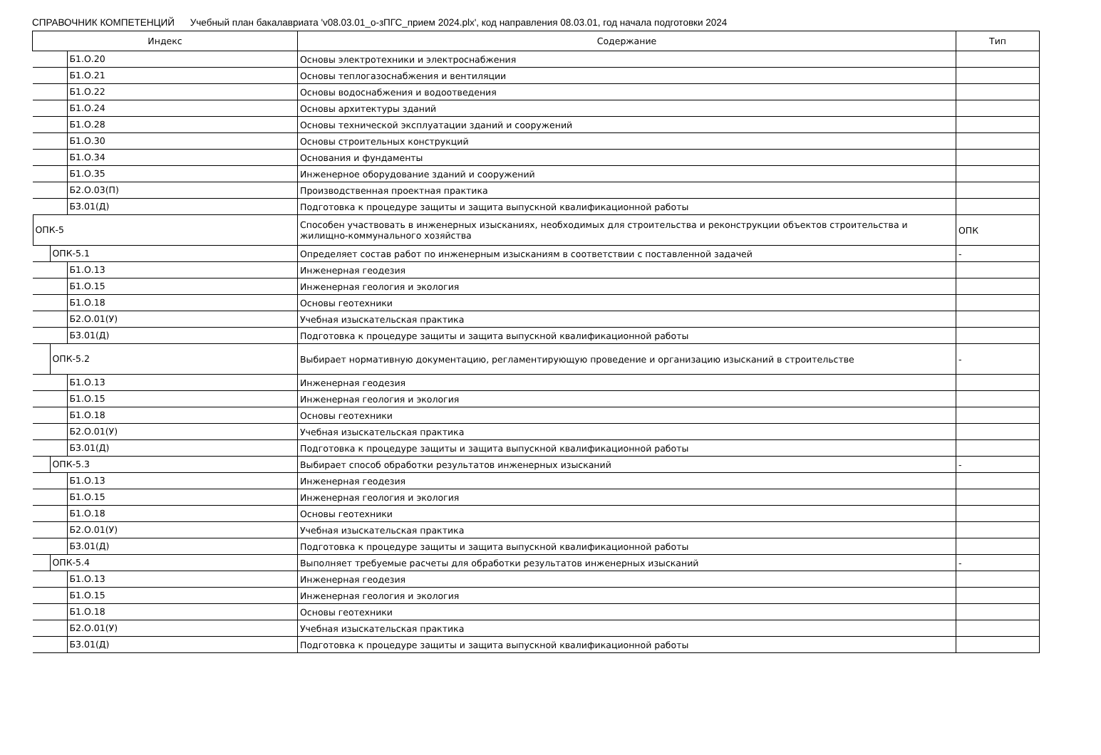СПРАВОЧНИК КОМПЕТЕНЦИЙ Учебный план бакалавриата 'v08.03.01_о-зПГС_прием 2024.plx', код направления 08.03.01, год начала подготовки 2024
| Индекс | Содержание | Тип |
| --- | --- | --- |
| Б1.О.20 | Основы электротехники и электроснабжения | |
| Б1.О.21 | Основы теплогазоснабжения и вентиляции | |
| Б1.О.22 | Основы водоснабжения и водоотведения | |
| Б1.О.24 | Основы архитектуры зданий | |
| Б1.О.28 | Основы технической эксплуатации зданий и сооружений | |
| Б1.О.30 | Основы строительных конструкций | |
| Б1.О.34 | Основания и фундаменты | |
| Б1.О.35 | Инженерное оборудование зданий и сооружений | |
| Б2.О.03(П) | Производственная проектная практика | |
| Б3.01(Д) | Подготовка к процедуре защиты и защита выпускной квалификационной работы | |
| ОПК-5 | Способен участвовать в инженерных изысканиях, необходимых для строительства и реконструкции объектов строительства и жилищно-коммунального хозяйства | ОПК |
| ОПК-5.1 | Определяет состав работ по инженерным изысканиям в соответствии с поставленной задачей | - |
| Б1.О.13 | Инженерная геодезия | |
| Б1.О.15 | Инженерная геология и экология | |
| Б1.О.18 | Основы геотехники | |
| Б2.О.01(У) | Учебная изыскательская практика | |
| Б3.01(Д) | Подготовка к процедуре защиты и защита выпускной квалификационной работы | |
| ОПК-5.2 | Выбирает нормативную документацию, регламентирующую проведение и организацию изысканий в строительстве | - |
| Б1.О.13 | Инженерная геодезия | |
| Б1.О.15 | Инженерная геология и экология | |
| Б1.О.18 | Основы геотехники | |
| Б2.О.01(У) | Учебная изыскательская практика | |
| Б3.01(Д) | Подготовка к процедуре защиты и защита выпускной квалификационной работы | |
| ОПК-5.3 | Выбирает способ обработки результатов инженерных изысканий | - |
| Б1.О.13 | Инженерная геодезия | |
| Б1.О.15 | Инженерная геология и экология | |
| Б1.О.18 | Основы геотехники | |
| Б2.О.01(У) | Учебная изыскательская практика | |
| Б3.01(Д) | Подготовка к процедуре защиты и защита выпускной квалификационной работы | |
| ОПК-5.4 | Выполняет требуемые расчеты для обработки результатов инженерных изысканий | - |
| Б1.О.13 | Инженерная геодезия | |
| Б1.О.15 | Инженерная геология и экология | |
| Б1.О.18 | Основы геотехники | |
| Б2.О.01(У) | Учебная изыскательская практика | |
| Б3.01(Д) | Подготовка к процедуре защиты и защита выпускной квалификационной работы | |